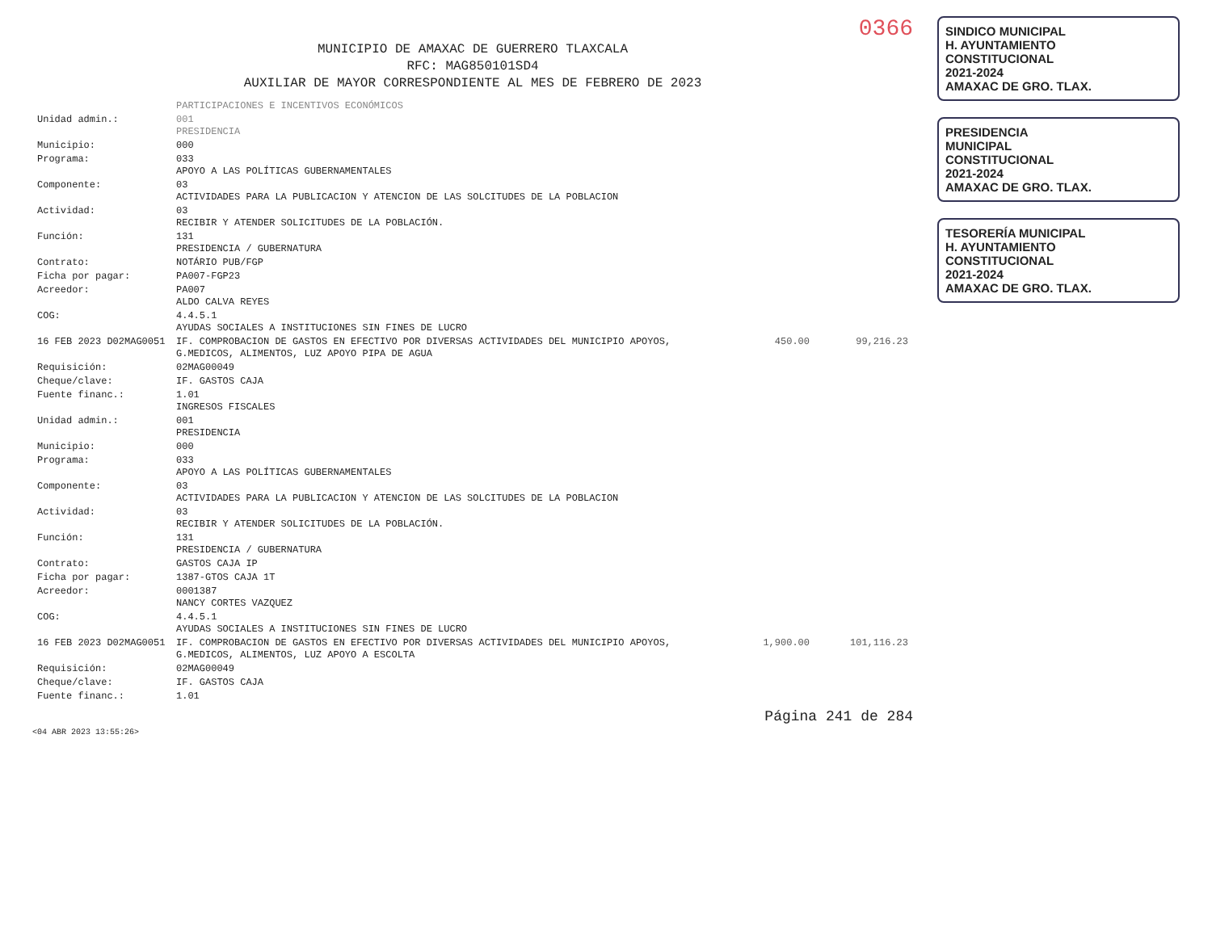0366
MUNICIPIO DE AMAXAC DE GUERRERO TLAXCALA
RFC: MAG850101SD4
AUXILIAR DE MAYOR CORRESPONDIENTE AL MES DE FEBRERO DE 2023
| | PARTICIPACIONES E INCENTIVOS ECONÓMICOS | | |
| Unidad admin.: | 001 PRESIDENCIA | | |
| Municipio: | 000 | | |
| Programa: | 033 APOYO A LAS POLÍTICAS GUBERNAMENTALES | | |
| Componente: | 03 ACTIVIDADES PARA LA PUBLICACION Y ATENCION DE LAS SOLCITUDES DE LA POBLACION | | |
| Actividad: | 03 RECIBIR Y ATENDER SOLICITUDES DE LA POBLACIÓN. | | |
| Función: | 131 PRESIDENCIA / GUBERNATURA | | |
| Contrato: | NOTÁRIO PUB/FGP | | |
| Ficha por pagar: | PA007-FGP23 | | |
| Acreedor: | PA007 ALDO CALVA REYES | | |
| COG: | 4.4.5.1 AYUDAS SOCIALES A INSTITUCIONES SIN FINES DE LUCRO | | |
| 16 FEB 2023 D02MAG0051 | IF. COMPROBACION DE GASTOS EN EFECTIVO POR DIVERSAS ACTIVIDADES DEL MUNICIPIO APOYOS, G.MEDICOS, ALIMENTOS, LUZ APOYO PIPA DE AGUA | 450.00 | 99,216.23 |
| Requisición: | 02MAG00049 | | |
| Cheque/clave: | IF. GASTOS CAJA | | |
| Fuente financ.: | 1.01 INGRESOS FISCALES | | |
| Unidad admin.: | 001 PRESIDENCIA | | |
| Municipio: | 000 | | |
| Programa: | 033 APOYO A LAS POLÍTICAS GUBERNAMENTALES | | |
| Componente: | 03 ACTIVIDADES PARA LA PUBLICACION Y ATENCION DE LAS SOLCITUDES DE LA POBLACION | | |
| Actividad: | 03 RECIBIR Y ATENDER SOLICITUDES DE LA POBLACIÓN. | | |
| Función: | 131 PRESIDENCIA / GUBERNATURA | | |
| Contrato: | GASTOS CAJA IP | | |
| Ficha por pagar: | 1387-GTOS CAJA 1T | | |
| Acreedor: | 0001387 NANCY CORTES VAZQUEZ | | |
| COG: | 4.4.5.1 AYUDAS SOCIALES A INSTITUCIONES SIN FINES DE LUCRO | | |
| 16 FEB 2023 D02MAG0051 | IF. COMPROBACION DE GASTOS EN EFECTIVO POR DIVERSAS ACTIVIDADES DEL MUNICIPIO APOYOS, G.MEDICOS, ALIMENTOS, LUZ APOYO A ESCOLTA | 1,900.00 | 101,116.23 |
| Requisición: | 02MAG00049 | | |
| Cheque/clave: | IF. GASTOS CAJA | | |
| Fuente financ.: | 1.01 | | |
Página 241 de 284
<04 ABR 2023 13:55:26>
SINDICO MUNICIPAL
H. AYUNTAMIENTO
CONSTITUCIONAL
2021-2024
AMAXAC DE GRO. TLAX.
PRESIDENCIA
MUNICIPAL
CONSTITUCIONAL
2021-2024
AMAXAC DE GRO. TLAX.
TESORERÍA MUNICIPAL
H. AYUNTAMIENTO
CONSTITUCIONAL
2021-2024
AMAXAC DE GRO. TLAX.